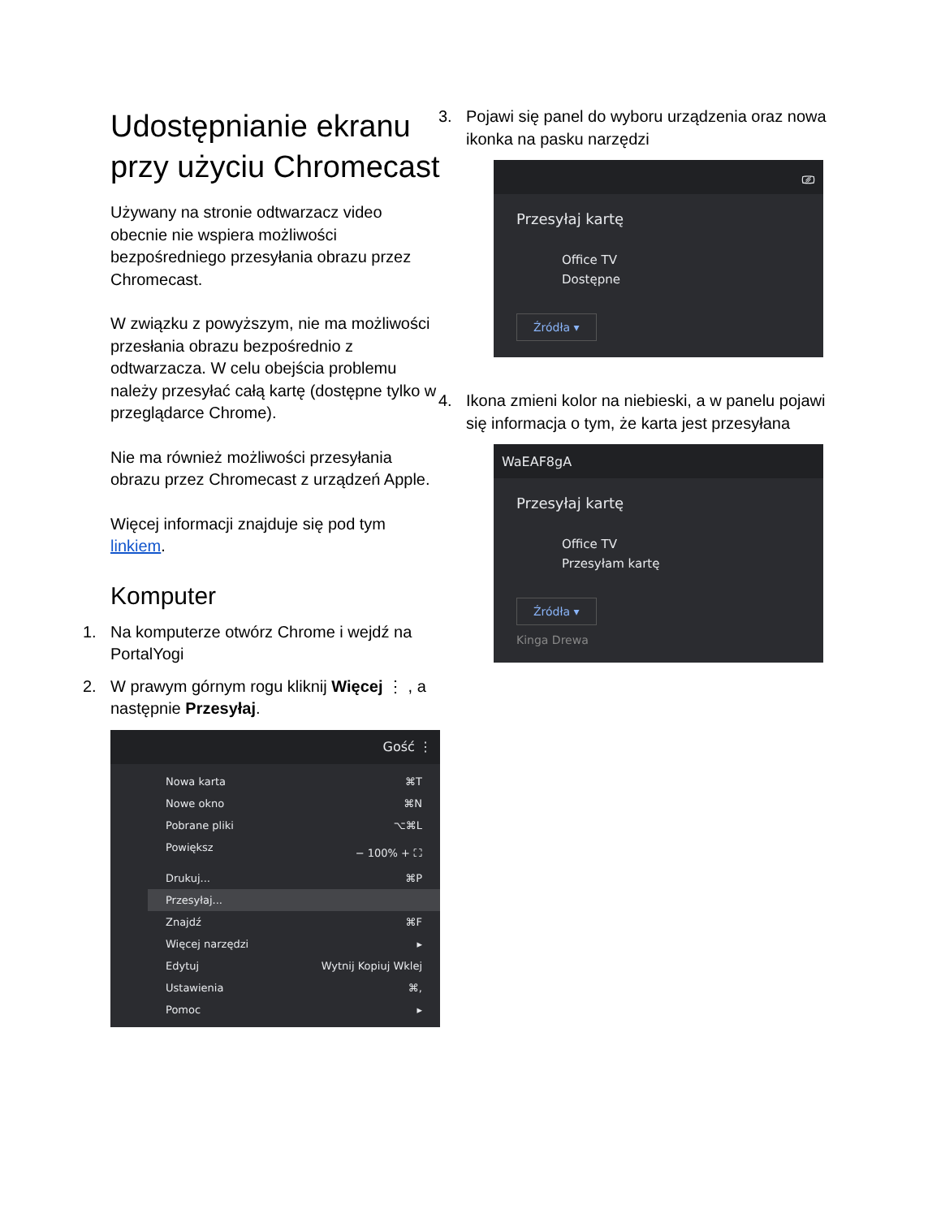Udostępnianie ekranu przy użyciu Chromecast
Używany na stronie odtwarzacz video obecnie nie wspiera możliwości bezpośredniego przesyłania obrazu przez Chromecast.
W związku z powyższym, nie ma możliwości przesłania obrazu bezpośrednio z odtwarzacza. W celu obejścia problemu należy przesyłać całą kartę (dostępne tylko w przeglądarce Chrome).
Nie ma również możliwości przesyłania obrazu przez Chromecast z urządzeń Apple.
Więcej informacji znajduje się pod tym linkiem.
Komputer
1. Na komputerze otwórz Chrome i wejdź na PortalYogi
2. W prawym górnym rogu kliknij Więcej ⋮ , a następnie Przesyłaj.
Gość ⋮
Nowa karta ⌘T
Nowe okno ⌘N
Pobrane pliki ⌥⌘L
Powiększ − 100% + ⛶
Drukuj... ⌘P
Przesyłaj...
Znajdź ⌘F
Więcej narzędzi ▸
Edytuj Wytnij Kopiuj Wklej
Ustawienia ⌘,
Pomoc ▸
3. Pojawi się panel do wyboru urządzenia oraz nowa ikonka na pasku narzędzi
⎚
Przesyłaj kartę
Office TV
Dostępne
Źródła ▾
4. Ikona zmieni kolor na niebieski, a w panelu pojawi się informacja o tym, że karta jest przesyłana
WaEAF8gA
Przesyłaj kartę
Office TV
Przesyłam kartę
Źródła ▾
Kinga Drewa